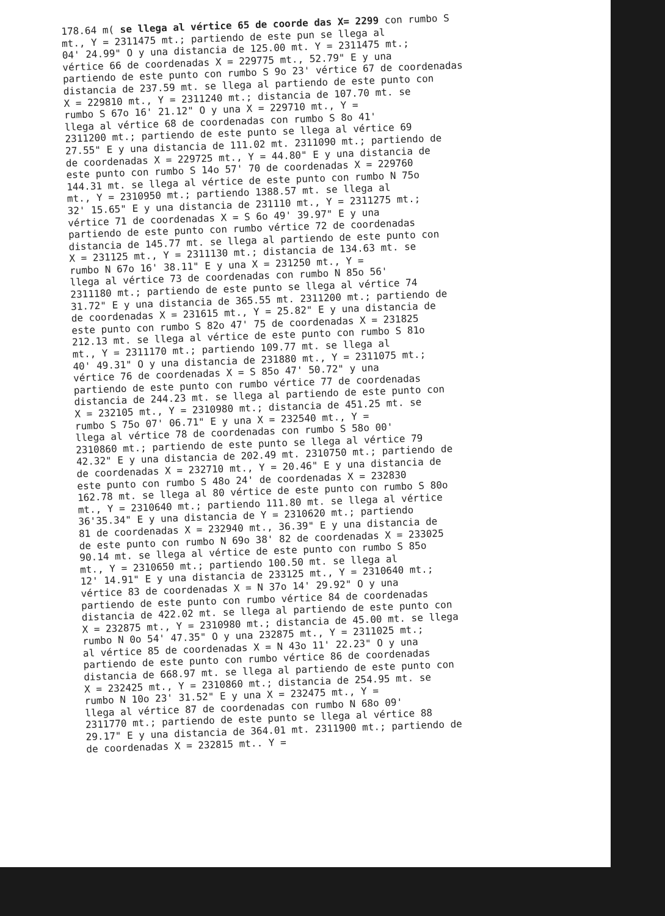178.64 m( se llega al vértice 65 de coorde das X= 2299 con rumbo S
mt., Y = 2311475 mt.; partiendo de este pun se llega al
04' 24.99" O y una distancia de 125.00 mt. Y = 2311475 mt.;
vértice 66 de coordenadas X = 229775 mt., 52.79" E y una
partiendo de este punto con rumbo S 9o 23' vértice 67 de coordenadas
distancia de 237.59 mt. se llega al partiendo de este punto con
X = 229810 mt., Y = 2311240 mt.; distancia de 107.70 mt. se
rumbo S 67o 16' 21.12" O y una X = 229710 mt., Y =
llega al vértice 68 de coordenadas con rumbo S 8o 41'
2311200 mt.; partiendo de este punto se llega al vértice 69
27.55" E y una distancia de 111.02 mt. 2311090 mt.; partiendo de
de coordenadas X = 229725 mt., Y = 44.80" E y una distancia de
este punto con rumbo S 14o 57' 70 de coordenadas X = 229760
144.31 mt. se llega al vértice de este punto con rumbo N 75o
mt., Y = 2310950 mt.; partiendo 1388.57 mt. se llega al
32' 15.65" E y una distancia de 231110 mt., Y = 2311275 mt.;
vértice 71 de coordenadas X = S 6o 49' 39.97" E y una
partiendo de este punto con rumbo vértice 72 de coordenadas
distancia de 145.77 mt. se llega al partiendo de este punto con
X = 231125 mt., Y = 2311130 mt.; distancia de 134.63 mt. se
rumbo N 67o 16' 38.11" E y una X = 231250 mt., Y =
llega al vértice 73 de coordenadas con rumbo N 85o 56'
2311180 mt.; partiendo de este punto se llega al vértice 74
31.72" E y una distancia de 365.55 mt. 2311200 mt.; partiendo de
de coordenadas X = 231615 mt., Y = 25.82" E y una distancia de
este punto con rumbo S 82o 47' 75 de coordenadas X = 231825
212.13 mt. se llega al vértice de este punto con rumbo S 81o
mt., Y = 2311170 mt.; partiendo 109.77 mt. se llega al
40' 49.31" O y una distancia de 231880 mt., Y = 2311075 mt.;
vértice 76 de coordenadas X = S 85o 47' 50.72" y una
partiendo de este punto con rumbo vértice 77 de coordenadas
distancia de 244.23 mt. se llega al partiendo de este punto con
X = 232105 mt., Y = 2310980 mt.; distancia de 451.25 mt. se
rumbo S 75o 07' 06.71" E y una X = 232540 mt., Y =
llega al vértice 78 de coordenadas con rumbo S 58o 00'
2310860 mt.; partiendo de este punto se llega al vértice 79
42.32" E y una distancia de 202.49 mt. 2310750 mt.; partiendo de
de coordenadas X = 232710 mt., Y = 20.46" E y una distancia de
este punto con rumbo S 48o 24' de coordenadas X = 232830
162.78 mt. se llega al 80 vértice de este punto con rumbo S 80o
mt., Y = 2310640 mt.; partiendo 111.80 mt. se llega al vértice
36'35.34" E y una distancia de Y = 2310620 mt.; partiendo
81 de coordenadas X = 232940 mt., 36.39" E y una distancia de
de este punto con rumbo N 69o 38' 82 de coordenadas X = 233025
90.14 mt. se llega al vértice de este punto con rumbo S 85o
mt., Y = 2310650 mt.; partiendo 100.50 mt. se llega al
12' 14.91" E y una distancia de 233125 mt., Y = 2310640 mt.;
vértice 83 de coordenadas X = N 37o 14' 29.92" O y una
partiendo de este punto con rumbo vértice 84 de coordenadas
distancia de 422.02 mt. se llega al partiendo de este punto con
X = 232875 mt., Y = 2310980 mt.; distancia de 45.00 mt. se llega
rumbo N 0o 54' 47.35" O y una 232875 mt., Y = 2311025 mt.;
al vértice 85 de coordenadas X = N 43o 11' 22.23" O y una
partiendo de este punto con rumbo vértice 86 de coordenadas
distancia de 668.97 mt. se llega al partiendo de este punto con
X = 232425 mt., Y = 2310860 mt.; distancia de 254.95 mt. se
rumbo N 10o 23' 31.52" E y una X = 232475 mt., Y =
llega al vértice 87 de coordenadas con rumbo N 68o 09'
2311770 mt.; partiendo de este punto se llega al vértice 88
29.17" E y una distancia de 364.01 mt. 2311900 mt.; partiendo de
de coordenadas X = 232815 mt.. Y =